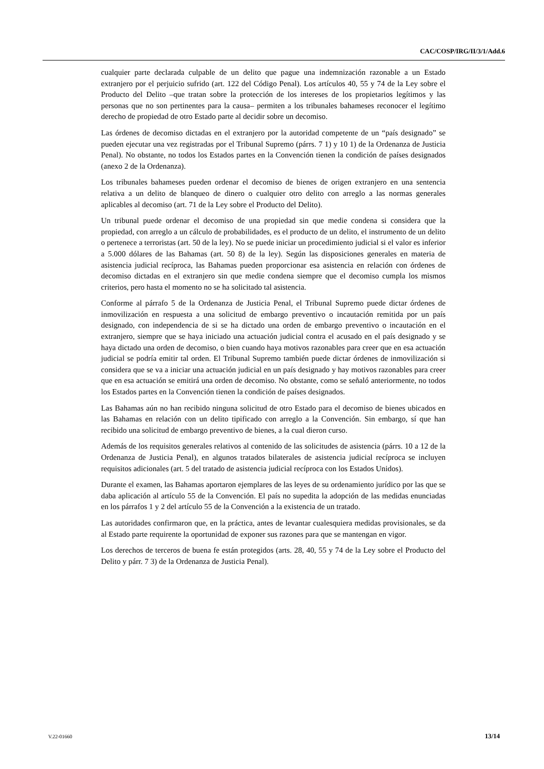CAC/COSP/IRG/II/3/1/Add.6
cualquier parte declarada culpable de un delito que pague una indemnización razonable a un Estado extranjero por el perjuicio sufrido (art. 122 del Código Penal). Los artículos 40, 55 y 74 de la Ley sobre el Producto del Delito –que tratan sobre la protección de los intereses de los propietarios legítimos y las personas que no son pertinentes para la causa– permiten a los tribunales bahameses reconocer el legítimo derecho de propiedad de otro Estado parte al decidir sobre un decomiso.
Las órdenes de decomiso dictadas en el extranjero por la autoridad competente de un “país designado” se pueden ejecutar una vez registradas por el Tribunal Supremo (párrs. 7 1) y 10 1) de la Ordenanza de Justicia Penal). No obstante, no todos los Estados partes en la Convención tienen la condición de países designados (anexo 2 de la Ordenanza).
Los tribunales bahameses pueden ordenar el decomiso de bienes de origen extranjero en una sentencia relativa a un delito de blanqueo de dinero o cualquier otro delito con arreglo a las normas generales aplicables al decomiso (art. 71 de la Ley sobre el Producto del Delito).
Un tribunal puede ordenar el decomiso de una propiedad sin que medie condena si considera que la propiedad, con arreglo a un cálculo de probabilidades, es el producto de un delito, el instrumento de un delito o pertenece a terroristas (art. 50 de la ley). No se puede iniciar un procedimiento judicial si el valor es inferior a 5.000 dólares de las Bahamas (art. 50 8) de la ley). Según las disposiciones generales en materia de asistencia judicial recíproca, las Bahamas pueden proporcionar esa asistencia en relación con órdenes de decomiso dictadas en el extranjero sin que medie condena siempre que el decomiso cumpla los mismos criterios, pero hasta el momento no se ha solicitado tal asistencia.
Conforme al párrafo 5 de la Ordenanza de Justicia Penal, el Tribunal Supremo puede dictar órdenes de inmovilización en respuesta a una solicitud de embargo preventivo o incautación remitida por un país designado, con independencia de si se ha dictado una orden de embargo preventivo o incautación en el extranjero, siempre que se haya iniciado una actuación judicial contra el acusado en el país designado y se haya dictado una orden de decomiso, o bien cuando haya motivos razonables para creer que en esa actuación judicial se podría emitir tal orden. El Tribunal Supremo también puede dictar órdenes de inmovilización si considera que se va a iniciar una actuación judicial en un país designado y hay motivos razonables para creer que en esa actuación se emitirá una orden de decomiso. No obstante, como se señaló anteriormente, no todos los Estados partes en la Convención tienen la condición de países designados.
Las Bahamas aún no han recibido ninguna solicitud de otro Estado para el decomiso de bienes ubicados en las Bahamas en relación con un delito tipificado con arreglo a la Convención. Sin embargo, sí que han recibido una solicitud de embargo preventivo de bienes, a la cual dieron curso.
Además de los requisitos generales relativos al contenido de las solicitudes de asistencia (párrs. 10 a 12 de la Ordenanza de Justicia Penal), en algunos tratados bilaterales de asistencia judicial recíproca se incluyen requisitos adicionales (art. 5 del tratado de asistencia judicial recíproca con los Estados Unidos).
Durante el examen, las Bahamas aportaron ejemplares de las leyes de su ordenamiento jurídico por las que se daba aplicación al artículo 55 de la Convención. El país no supedita la adopción de las medidas enunciadas en los párrafos 1 y 2 del artículo 55 de la Convención a la existencia de un tratado.
Las autoridades confirmaron que, en la práctica, antes de levantar cualesquiera medidas provisionales, se da al Estado parte requirente la oportunidad de exponer sus razones para que se mantengan en vigor.
Los derechos de terceros de buena fe están protegidos (arts. 28, 40, 55 y 74 de la Ley sobre el Producto del Delito y párr. 7 3) de la Ordenanza de Justicia Penal).
V.22-01660 13/14